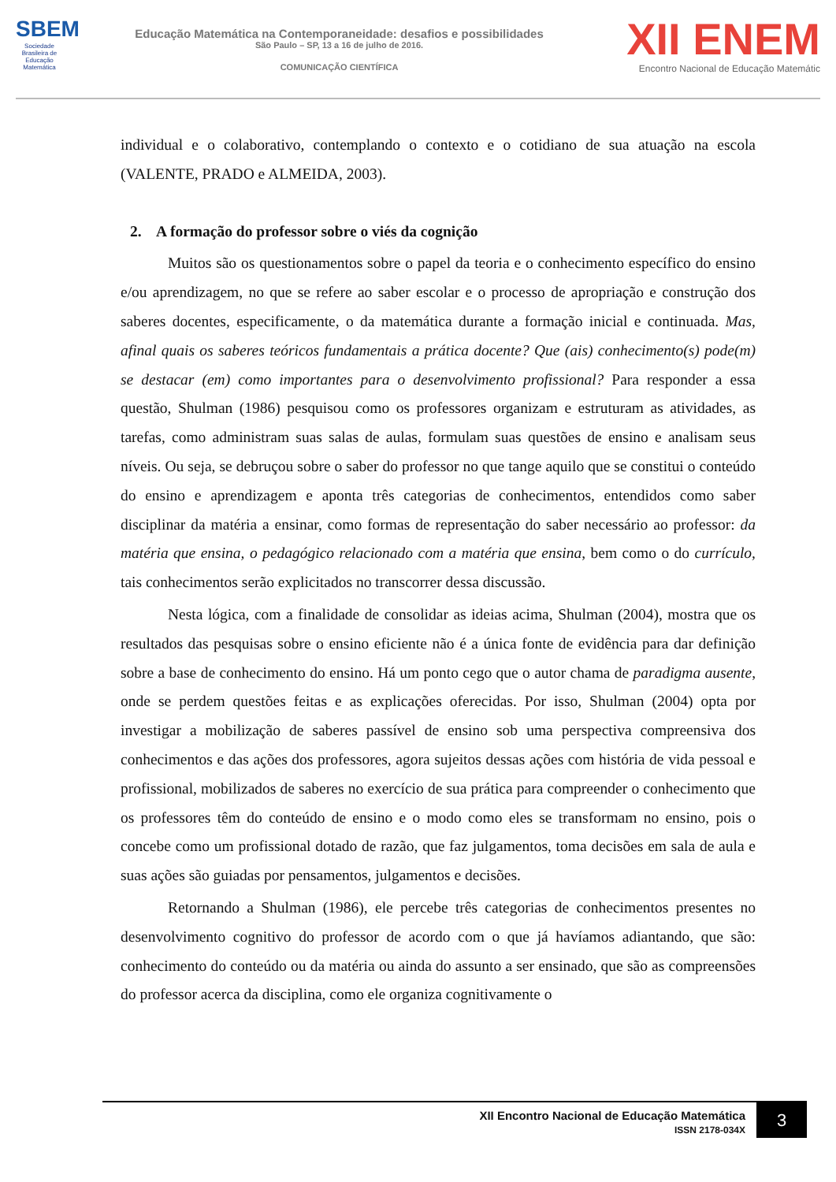SBEM
Sociedade Brasileira de Educação Matemática
Educação Matemática na Contemporaneidade: desafios e possibilidades
São Paulo – SP, 13 a 16 de julho de 2016.
COMUNICAÇÃO CIENTÍFICA
XII ENEM
Encontro Nacional de Educação Matemátic
individual e o colaborativo, contemplando o contexto e o cotidiano de sua atuação na escola (VALENTE, PRADO e ALMEIDA, 2003).
2. A formação do professor sobre o viés da cognição
Muitos são os questionamentos sobre o papel da teoria e o conhecimento específico do ensino e/ou aprendizagem, no que se refere ao saber escolar e o processo de apropriação e construção dos saberes docentes, especificamente, o da matemática durante a formação inicial e continuada. Mas, afinal quais os saberes teóricos fundamentais a prática docente? Que (ais) conhecimento(s) pode(m) se destacar (em) como importantes para o desenvolvimento profissional? Para responder a essa questão, Shulman (1986) pesquisou como os professores organizam e estruturam as atividades, as tarefas, como administram suas salas de aulas, formulam suas questões de ensino e analisam seus níveis. Ou seja, se debruçou sobre o saber do professor no que tange aquilo que se constitui o conteúdo do ensino e aprendizagem e aponta três categorias de conhecimentos, entendidos como saber disciplinar da matéria a ensinar, como formas de representação do saber necessário ao professor: da matéria que ensina, o pedagógico relacionado com a matéria que ensina, bem como o do currículo, tais conhecimentos serão explicitados no transcorrer dessa discussão.
Nesta lógica, com a finalidade de consolidar as ideias acima, Shulman (2004), mostra que os resultados das pesquisas sobre o ensino eficiente não é a única fonte de evidência para dar definição sobre a base de conhecimento do ensino. Há um ponto cego que o autor chama de paradigma ausente, onde se perdem questões feitas e as explicações oferecidas. Por isso, Shulman (2004) opta por investigar a mobilização de saberes passível de ensino sob uma perspectiva compreensiva dos conhecimentos e das ações dos professores, agora sujeitos dessas ações com história de vida pessoal e profissional, mobilizados de saberes no exercício de sua prática para compreender o conhecimento que os professores têm do conteúdo de ensino e o modo como eles se transformam no ensino, pois o concebe como um profissional dotado de razão, que faz julgamentos, toma decisões em sala de aula e suas ações são guiadas por pensamentos, julgamentos e decisões.
Retornando a Shulman (1986), ele percebe três categorias de conhecimentos presentes no desenvolvimento cognitivo do professor de acordo com o que já havíamos adiantando, que são: conhecimento do conteúdo ou da matéria ou ainda do assunto a ser ensinado, que são as compreensões do professor acerca da disciplina, como ele organiza cognitivamente o
XII Encontro Nacional de Educação Matemática
ISSN 2178-034X
3